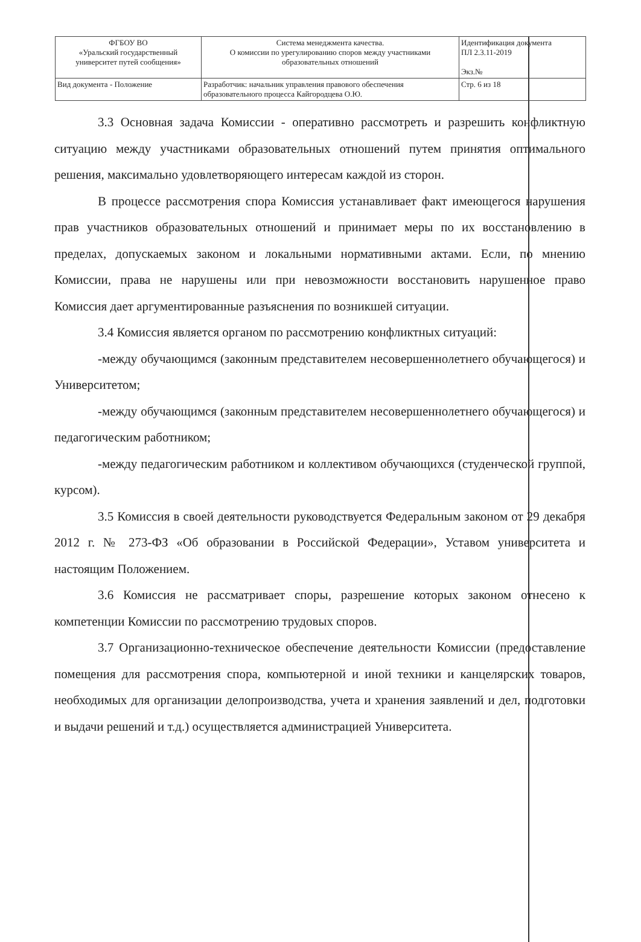| ФГБОУ ВО «Уральский государственный университет путей сообщения» | Система менеджмента качества. О комиссии по урегулированию споров между участниками образовательных отношений | Идентификация документа ПЛ 2.3.11-2019 Экз.№ |
| Вид документа - Положение | Разработчик: начальник управления правового обеспечения образовательного процесса Кайгородцева О.Ю. | Стр. 6 из 18 |
3.3 Основная задача Комиссии - оперативно рассмотреть и разрешить конфликтную ситуацию между участниками образовательных отношений путем принятия оптимального решения, максимально удовлетворяющего интересам каждой из сторон.
В процессе рассмотрения спора Комиссия устанавливает факт имеющегося нарушения прав участников образовательных отношений и принимает меры по их восстановлению в пределах, допускаемых законом и локальными нормативными актами. Если, по мнению Комиссии, права не нарушены или при невозможности восстановить нарушенное право Комиссия дает аргументированные разъяснения по возникшей ситуации.
3.4 Комиссия является органом по рассмотрению конфликтных ситуаций:
-между обучающимся (законным представителем несовершеннолетнего обучающегося) и Университетом;
-между обучающимся (законным представителем несовершеннолетнего обучающегося) и педагогическим работником;
-между педагогическим работником и коллективом обучающихся (студенческой группой, курсом).
3.5 Комиссия в своей деятельности руководствуется Федеральным законом от 29 декабря 2012 г. № 273-ФЗ «Об образовании в Российской Федерации», Уставом университета и настоящим Положением.
3.6 Комиссия не рассматривает споры, разрешение которых законом отнесено к компетенции Комиссии по рассмотрению трудовых споров.
3.7 Организационно-техническое обеспечение деятельности Комиссии (предоставление помещения для рассмотрения спора, компьютерной и иной техники и канцелярских товаров, необходимых для организации делопроизводства, учета и хранения заявлений и дел, подготовки и выдачи решений и т.д.) осуществляется администрацией Университета.